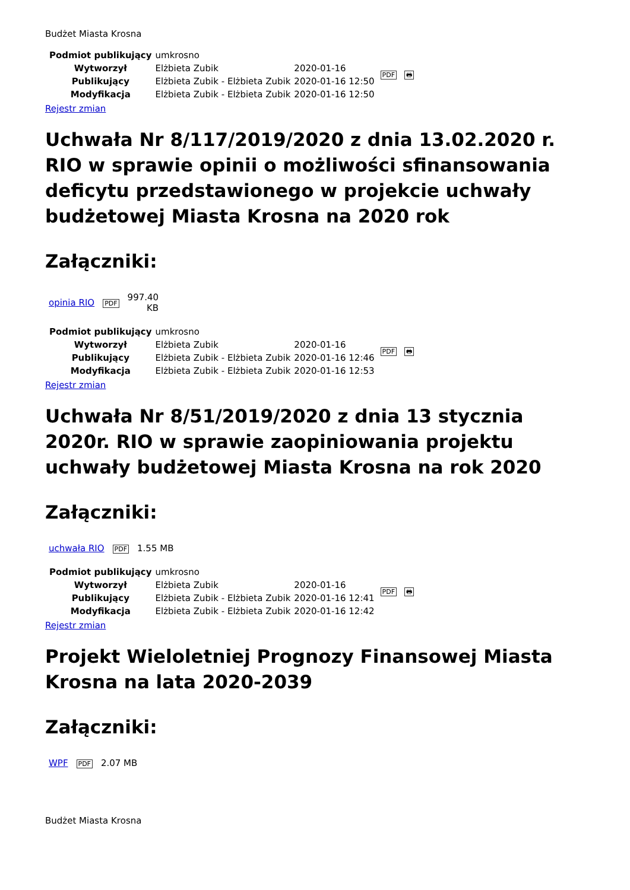Budżet Miasta Krosna
| Podmiot publikujący | umkrosno | | PDF 🖶 |
| Wytworzył | Elżbieta Zubik | 2020-01-16 | |
| Publikujący | Elżbieta Zubik - Elżbieta Zubik | 2020-01-16 12:50 | |
| Modyfikacja | Elżbieta Zubik - Elżbieta Zubik | 2020-01-16 12:50 | |
Rejestr zmian
Uchwała Nr 8/117/2019/2020 z dnia 13.02.2020 r. RIO w sprawie opinii o możliwości sfinansowania deficytu przedstawionego w projekcie uchwały budżetowej Miasta Krosna na 2020 rok
Załączniki:
| opinia RIO | PDF | 997.40 KB |
| Podmiot publikujący | umkrosno | | PDF 🖶 |
| Wytworzył | Elżbieta Zubik | 2020-01-16 | |
| Publikujący | Elżbieta Zubik - Elżbieta Zubik | 2020-01-16 12:46 | |
| Modyfikacja | Elżbieta Zubik - Elżbieta Zubik | 2020-01-16 12:53 | |
Rejestr zmian
Uchwała Nr 8/51/2019/2020 z dnia 13 stycznia 2020r. RIO w sprawie zaopiniowania projektu uchwały budżetowej Miasta Krosna na rok 2020
Załączniki:
| uchwała RIO | PDF | 1.55 MB |
| Podmiot publikujący | umkrosno | | PDF 🖶 |
| Wytworzył | Elżbieta Zubik | 2020-01-16 | |
| Publikujący | Elżbieta Zubik - Elżbieta Zubik | 2020-01-16 12:41 | |
| Modyfikacja | Elżbieta Zubik - Elżbieta Zubik | 2020-01-16 12:42 | |
Rejestr zmian
Projekt Wieloletniej Prognozy Finansowej Miasta Krosna na lata 2020-2039
Załączniki:
| WPF | PDF | 2.07 MB |
Budżet Miasta Krosna